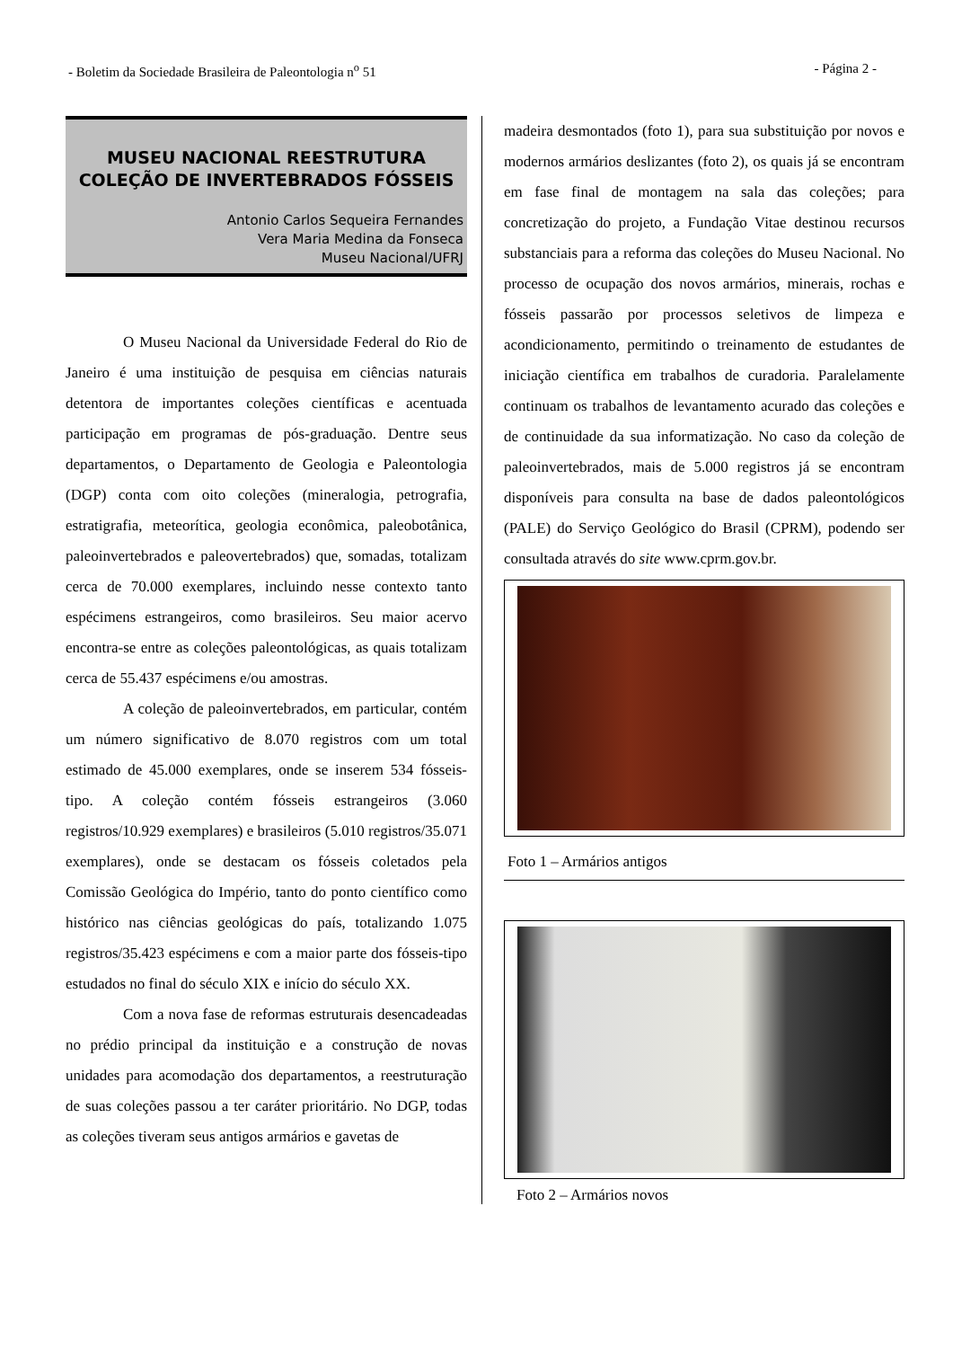- Boletim da Sociedade Brasileira de Paleontologia n<sup>o</sup> 51 - Página 2 -
MUSEU NACIONAL REESTRUTURA COLEÇÃO DE INVERTEBRADOS FÓSSEIS
Antonio Carlos Sequeira Fernandes
Vera Maria Medina da Fonseca
Museu Nacional/UFRJ
O Museu Nacional da Universidade Federal do Rio de Janeiro é uma instituição de pesquisa em ciências naturais detentora de importantes coleções científicas e acentuada participação em programas de pós-graduação. Dentre seus departamentos, o Departamento de Geologia e Paleontologia (DGP) conta com oito coleções (mineralogia, petrografia, estratigrafia, meteorítica, geologia econômica, paleobotânica, paleoinvertebrados e paleovertebrados) que, somadas, totalizam cerca de 70.000 exemplares, incluindo nesse contexto tanto espécimens estrangeiros, como brasileiros. Seu maior acervo encontra-se entre as coleções paleontológicas, as quais totalizam cerca de 55.437 espécimens e/ou amostras.
A coleção de paleoinvertebrados, em particular, contém um número significativo de 8.070 registros com um total estimado de 45.000 exemplares, onde se inserem 534 fósseis-tipo. A coleção contém fósseis estrangeiros (3.060 registros/10.929 exemplares) e brasileiros (5.010 registros/35.071 exemplares), onde se destacam os fósseis coletados pela Comissão Geológica do Império, tanto do ponto científico como histórico nas ciências geológicas do país, totalizando 1.075 registros/35.423 espécimens e com a maior parte dos fósseis-tipo estudados no final do século XIX e início do século XX.
Com a nova fase de reformas estruturais desencadeadas no prédio principal da instituição e a construção de novas unidades para acomodação dos departamentos, a reestruturação de suas coleções passou a ter caráter prioritário. No DGP, todas as coleções tiveram seus antigos armários e gavetas de
madeira desmontados (foto 1), para sua substituição por novos e modernos armários deslizantes (foto 2), os quais já se encontram em fase final de montagem na sala das coleções; para concretização do projeto, a Fundação Vitae destinou recursos substanciais para a reforma das coleções do Museu Nacional. No processo de ocupação dos novos armários, minerais, rochas e fósseis passarão por processos seletivos de limpeza e acondicionamento, permitindo o treinamento de estudantes de iniciação científica em trabalhos de curadoria. Paralelamente continuam os trabalhos de levantamento acurado das coleções e de continuidade da sua informatização. No caso da coleção de paleoinvertebrados, mais de 5.000 registros já se encontram disponíveis para consulta na base de dados paleontológicos (PALE) do Serviço Geológico do Brasil (CPRM), podendo ser consultada através do site www.cprm.gov.br.
Foto 1 – Armários antigos
Foto 2 – Armários novos